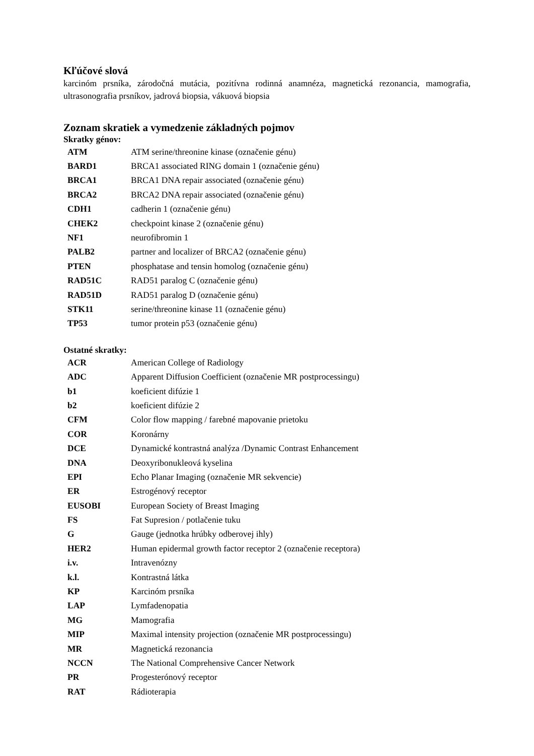Kľúčové slová
karcinóm prsníka, zárodočná mutácia, pozitívna rodinná anamnéza, magnetická rezonancia, mamografia, ultrasonografia prsníkov, jadrová biopsia, vákuová biopsia
Zoznam skratiek a vymedzenie základných pojmov
Skratky génov:
| ATM | ATM serine/threonine kinase (označenie génu) |
| BARD1 | BRCA1 associated RING domain 1 (označenie génu) |
| BRCA1 | BRCA1 DNA repair associated (označenie génu) |
| BRCA2 | BRCA2 DNA repair associated (označenie génu) |
| CDH1 | cadherin 1 (označenie génu) |
| CHEK2 | checkpoint kinase 2 (označenie génu) |
| NF1 | neurofibromin 1 |
| PALB2 | partner and localizer of BRCA2 (označenie génu) |
| PTEN | phosphatase and tensin homolog (označenie génu) |
| RAD51C | RAD51 paralog C (označenie génu) |
| RAD51D | RAD51 paralog D (označenie génu) |
| STK11 | serine/threonine kinase 11 (označenie génu) |
| TP53 | tumor protein p53 (označenie génu) |
Ostatné skratky:
| ACR | American College of Radiology |
| ADC | Apparent Diffusion Coefficient (označenie MR postprocessingu) |
| b1 | koeficient difúzie 1 |
| b2 | koeficient difúzie 2 |
| CFM | Color flow mapping / farebné mapovanie prietoku |
| COR | Koronárny |
| DCE | Dynamické kontrastná analýza /Dynamic Contrast Enhancement |
| DNA | Deoxyribonukleová kyselina |
| EPI | Echo Planar Imaging (označenie MR sekvencie) |
| ER | Estrogénový receptor |
| EUSOBI | European Society of Breast Imaging |
| FS | Fat Supresion / potlačenie tuku |
| G | Gauge (jednotka hrúbky odberovej ihly) |
| HER2 | Human epidermal growth factor receptor 2 (označenie receptora) |
| i.v. | Intravenózny |
| k.l. | Kontrastná látka |
| KP | Karcinóm prsníka |
| LAP | Lymfadenopatia |
| MG | Mamografia |
| MIP | Maximal intensity projection (označenie MR postprocessingu) |
| MR | Magnetická rezonancia |
| NCCN | The National Comprehensive Cancer Network |
| PR | Progesterónový receptor |
| RAT | Rádioterapia |